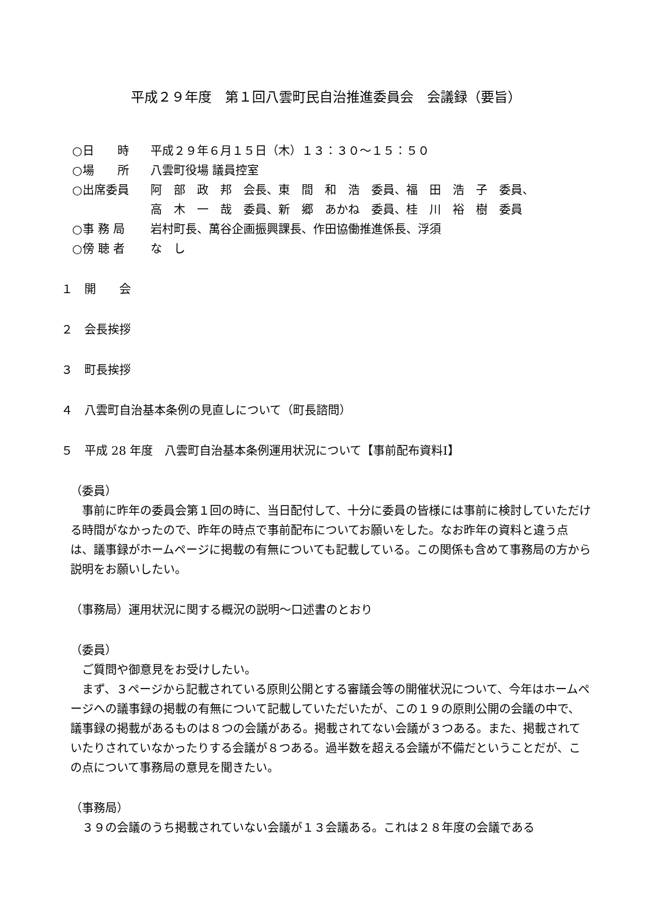平成２９年度　第１回八雲町民自治推進委員会　会議録（要旨）
○日　　時 平成２９年６月１５日（木）１３：３０～１５：５０
○場　　所 八雲町役場 議員控室
○出席委員 阿　部　政　邦　会長、東　間　和　浩　委員、福　田　浩　子　委員、
高　木　一　哉　委員、新　郷　あかね　委員、桂　川　裕　樹　委員
○事 務 局 岩村町長、萬谷企画振興課長、作田協働推進係長、浮須
○傍 聴 者 な　し
１　開　　会
２　会長挨拶
３　町長挨拶
４　八雲町自治基本条例の見直しについて（町長諮問）
５　平成 28 年度　八雲町自治基本条例運用状況について【事前配布資料Ⅰ】
（委員）
事前に昨年の委員会第１回の時に、当日配付して、十分に委員の皆様には事前に検討していただける時間がなかったので、昨年の時点で事前配布についてお願いをした。なお昨年の資料と違う点は、議事録がホームページに掲載の有無についても記載している。この関係も含めて事務局の方から説明をお願いしたい。
（事務局）運用状況に関する概況の説明～口述書のとおり
（委員）
ご質問や御意見をお受けしたい。
まず、３ページから記載されている原則公開とする審議会等の開催状況について、今年はホームページへの議事録の掲載の有無について記載していただいたが、この１９の原則公開の会議の中で、議事録の掲載があるものは８つの会議がある。掲載されてない会議が３つある。また、掲載されていたりされていなかったりする会議が８つある。過半数を超える会議が不備だということだが、この点について事務局の意見を聞きたい。
（事務局）
３９の会議のうち掲載されていない会議が１３会議ある。これは２８年度の会議である